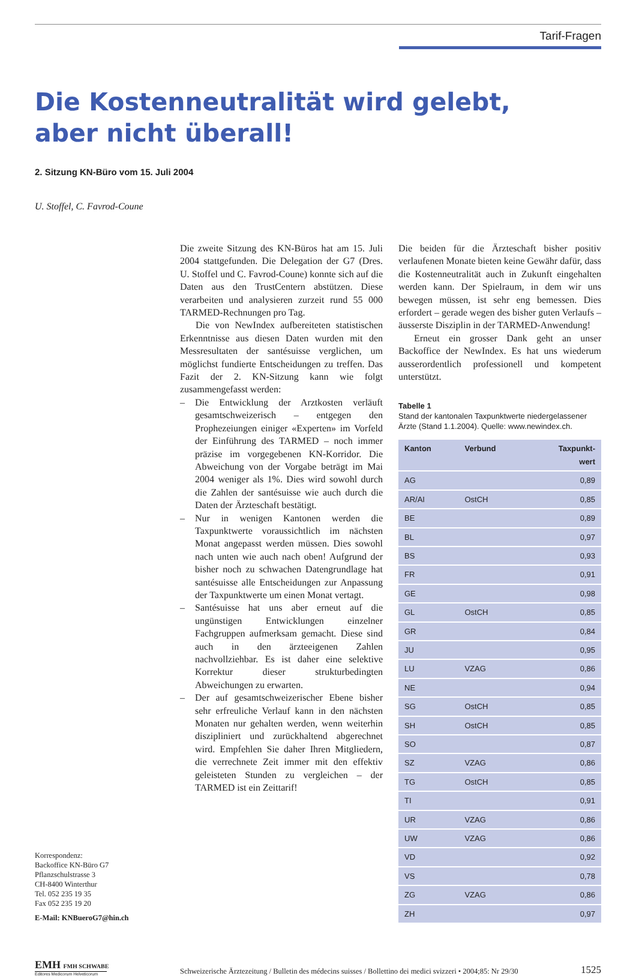Tarif-Fragen
Die Kostenneutralität wird gelebt,
aber nicht überall!
2. Sitzung KN-Büro vom 15. Juli 2004
U. Stoffel, C. Favrod-Coune
Korrespondenz:
Backoffice KN-Büro G7
Pflanzschulstrasse 3
CH-8400 Winterthur
Tel. 052 235 19 35
Fax 052 235 19 20
E-Mail: KNBueroG7@hin.ch
Die zweite Sitzung des KN-Büros hat am 15. Juli 2004 stattgefunden. Die Delegation der G7 (Dres. U. Stoffel und C. Favrod-Coune) konnte sich auf die Daten aus den TrustCentern abstützen. Diese verarbeiten und analysieren zurzeit rund 55 000 TARMED-Rechnungen pro Tag.
Die von NewIndex aufbereiteten statistischen Erkenntnisse aus diesen Daten wurden mit den Messresultaten der santésuisse verglichen, um möglichst fundierte Entscheidungen zu treffen. Das Fazit der 2. KN-Sitzung kann wie folgt zusammengefasst werden:
– Die Entwicklung der Arztkosten verläuft gesamtschweizerisch – entgegen den Prophezeiungen einiger «Experten» im Vorfeld der Einführung des TARMED – noch immer präzise im vorgegebenen KN-Korridor. Die Abweichung von der Vorgabe beträgt im Mai 2004 weniger als 1%. Dies wird sowohl durch die Zahlen der santésuisse wie auch durch die Daten der Ärzteschaft bestätigt.
– Nur in wenigen Kantonen werden die Taxpunktwerte voraussichtlich im nächsten Monat angepasst werden müssen. Dies sowohl nach unten wie auch nach oben! Aufgrund der bisher noch zu schwachen Datengrundlage hat santésuisse alle Entscheidungen zur Anpassung der Taxpunktwerte um einen Monat vertagt.
– Santésuisse hat uns aber erneut auf die ungünstigen Entwicklungen einzelner Fachgruppen aufmerksam gemacht. Diese sind auch in den ärzteeigenen Zahlen nachvollziehbar. Es ist daher eine selektive Korrektur dieser strukturbedingten Abweichungen zu erwarten.
– Der auf gesamtschweizerischer Ebene bisher sehr erfreuliche Verlauf kann in den nächsten Monaten nur gehalten werden, wenn weiterhin diszipliniert und zurückhaltend abgerechnet wird. Empfehlen Sie daher Ihren Mitgliedern, die verrechnete Zeit immer mit den effektiv geleisteten Stunden zu vergleichen – der TARMED ist ein Zeittarif!
Die beiden für die Ärzteschaft bisher positiv verlaufenen Monate bieten keine Gewähr dafür, dass die Kostenneutralität auch in Zukunft eingehalten werden kann. Der Spielraum, in dem wir uns bewegen müssen, ist sehr eng bemessen. Dies erfordert – gerade wegen des bisher guten Verlaufs – äusserste Disziplin in der TARMED-Anwendung!
Erneut ein grosser Dank geht an unser Backoffice der NewIndex. Es hat uns wiederum ausserordentlich professionell und kompetent unterstützt.
Tabelle 1
Stand der kantonalen Taxpunktwerte niedergelassener Ärzte (Stand 1.1.2004). Quelle: www.newindex.ch.
| Kanton | Verbund | Taxpunkt- wert |
| --- | --- | --- |
| AG | | 0,89 |
| AR/AI | OstCH | 0,85 |
| BE | | 0,89 |
| BL | | 0,97 |
| BS | | 0,93 |
| FR | | 0,91 |
| GE | | 0,98 |
| GL | OstCH | 0,85 |
| GR | | 0,84 |
| JU | | 0,95 |
| LU | VZAG | 0,86 |
| NE | | 0,94 |
| SG | OstCH | 0,85 |
| SH | OstCH | 0,85 |
| SO | | 0,87 |
| SZ | VZAG | 0,86 |
| TG | OstCH | 0,85 |
| TI | | 0,91 |
| UR | VZAG | 0,86 |
| UW | VZAG | 0,86 |
| VD | | 0,92 |
| VS | | 0,78 |
| ZG | VZAG | 0,86 |
| ZH | | 0,97 |
EMH FMH SCHWABE
Editores Medicorum Helveticorum
Schweizerische Ärztezeitung / Bulletin des médecins suisses / Bollettino dei medici svizzeri • 2004;85: Nr 29/30
1525